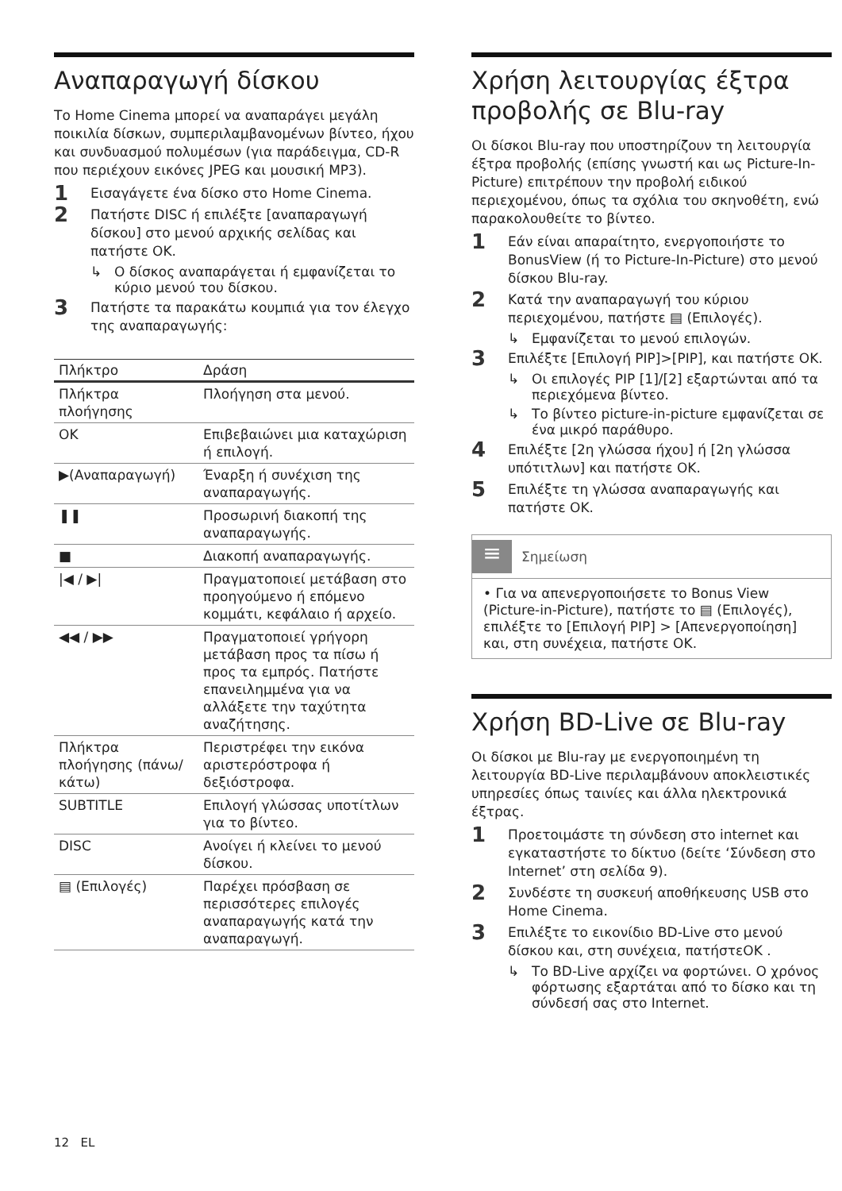Αναπαραγωγή δίσκου
Το Home Cinema μπορεί να αναπαράγει μεγάλη ποικιλία δίσκων, συμπεριλαμβανομένων βίντεο, ήχου και συνδυασμού πολυμέσων (για παράδειγμα, CD-R που περιέχουν εικόνες JPEG και μουσική MP3).
1 Εισαγάγετε ένα δίσκο στο Home Cinema.
2 Πατήστε DISC ή επιλέξτε [αναπαραγωγή δίσκου] στο μενού αρχικής σελίδας και πατήστε OK.
↳ Ο δίσκος αναπαράγεται ή εμφανίζεται το κύριο μενού του δίσκου.
3 Πατήστε τα παρακάτω κουμπιά για τον έλεγχο της αναπαραγωγής:
| Πλήκτρο | Δράση |
| --- | --- |
| Πλήκτρα πλοήγησης | Πλοήγηση στα μενού. |
| OK | Επιβεβαιώνει μια καταχώριση ή επιλογή. |
| ▶(Αναπαραγωγή) | Έναρξη ή συνέχιση της αναπαραγωγής. |
| ❚❚ | Προσωρινή διακοπή της αναπαραγωγής. |
| ■ | Διακοπή αναπαραγωγής. |
| /◀ / ▶/ | Πραγματοποιεί μετάβαση στο προηγούμενο ή επόμενο κομμάτι, κεφάλαιο ή αρχείο. |
| ◀◀ / ▶▶ | Πραγματοποιεί γρήγορη μετάβαση προς τα πίσω ή προς τα εμπρός. Πατήστε επανειλημμένα για να αλλάξετε την ταχύτητα αναζήτησης. |
| Πλήκτρα πλοήγησης (πάνω/κάτω) | Περιστρέφει την εικόνα αριστερόστροφα ή δεξιόστροφα. |
| SUBTITLE | Επιλογή γλώσσας υποτίτλων για το βίντεο. |
| DISC | Ανοίγει ή κλείνει το μενού δίσκου. |
| ▤ (Επιλογές) | Παρέχει πρόσβαση σε περισσότερες επιλογές αναπαραγωγής κατά την αναπαραγωγή. |
Χρήση λειτουργίας έξτρα προβολής σε Blu-ray
Οι δίσκοι Blu-ray που υποστηρίζουν τη λειτουργία έξτρα προβολής (επίσης γνωστή και ως Picture-In-Picture) επιτρέπουν την προβολή ειδικού περιεχομένου, όπως τα σχόλια του σκηνοθέτη, ενώ παρακολουθείτε το βίντεο.
1 Εάν είναι απαραίτητο, ενεργοποιήστε το BonusView (ή το Picture-In-Picture) στο μενού δίσκου Blu-ray.
2 Κατά την αναπαραγωγή του κύριου περιεχομένου, πατήστε ▤ (Επιλογές).
↳ Εμφανίζεται το μενού επιλογών.
3 Επιλέξτε [Επιλογή PIP]>[PIP], και πατήστε OK.
↳ Οι επιλογές PIP [1]/[2] εξαρτώνται από τα περιεχόμενα βίντεο.
↳ Το βίντεο picture-in-picture εμφανίζεται σε ένα μικρό παράθυρο.
4 Επιλέξτε [2η γλώσσα ήχου] ή [2η γλώσσα υπότιτλων] και πατήστε OK.
5 Επιλέξτε τη γλώσσα αναπαραγωγής και πατήστε OK.
≡ Σημείωση
• Για να απενεργοποιήσετε το Bonus View (Picture-in-Picture), πατήστε το ▤ (Επιλογές), επιλέξτε το [Επιλογή PIP] > [Απενεργοποίηση] και, στη συνέχεια, πατήστε OK.
Χρήση BD-Live σε Blu-ray
Οι δίσκοι με Blu-ray με ενεργοποιημένη τη λειτουργία BD-Live περιλαμβάνουν αποκλειστικές υπηρεσίες όπως ταινίες και άλλα ηλεκτρονικά έξτρας.
1 Προετοιμάστε τη σύνδεση στο internet και εγκαταστήστε το δίκτυο (δείτε ‘Σύνδεση στο Internet’ στη σελίδα 9).
2 Συνδέστε τη συσκευή αποθήκευσης USB στο Home Cinema.
3 Επιλέξτε το εικονίδιο BD-Live στο μενού δίσκου και, στη συνέχεια, πατήστεOK .
↳ Το BD-Live αρχίζει να φορτώνει. Ο χρόνος φόρτωσης εξαρτάται από το δίσκο και τη σύνδεσή σας στο Internet.
12 EL